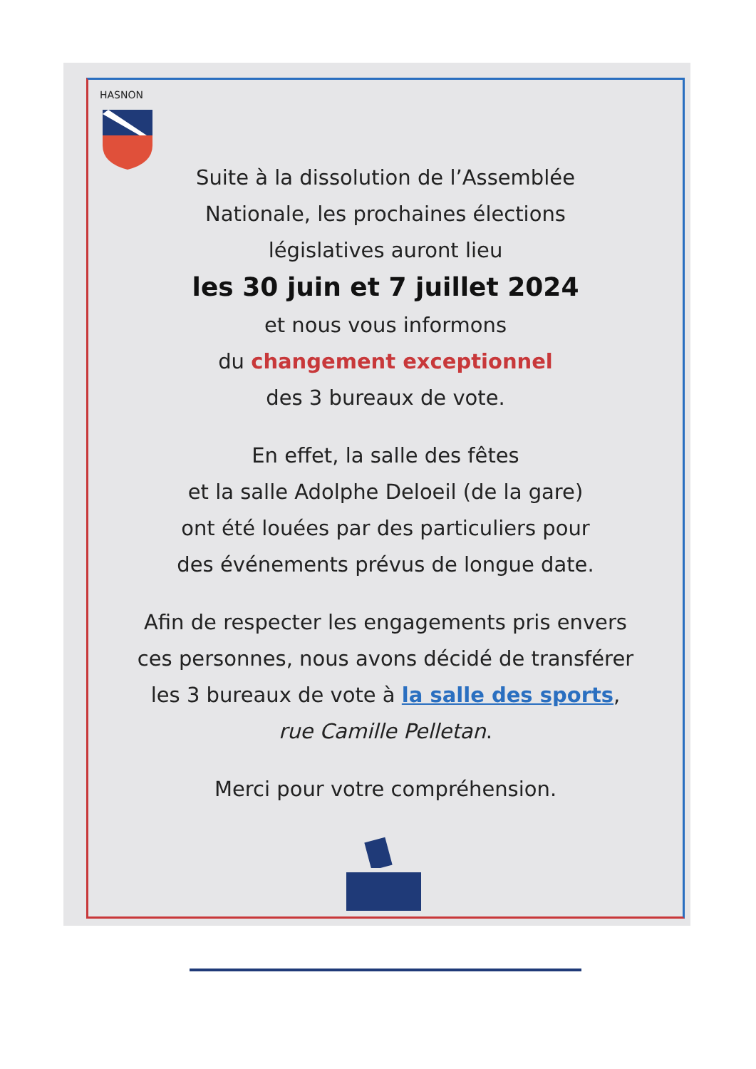HASNON
Suite à la dissolution de l’Assemblée
Nationale, les prochaines élections
législatives auront lieu
les 30 juin et 7 juillet 2024
et nous vous informons
du changement exceptionnel
des 3 bureaux de vote.
En effet, la salle des fêtes
et la salle Adolphe Deloeil (de la gare)
ont été louées par des particuliers pour
des événements prévus de longue date.
Afin de respecter les engagements pris envers
ces personnes, nous avons décidé de transférer
les 3 bureaux de vote à la salle des sports,
rue Camille Pelletan.
Merci pour votre compréhension.